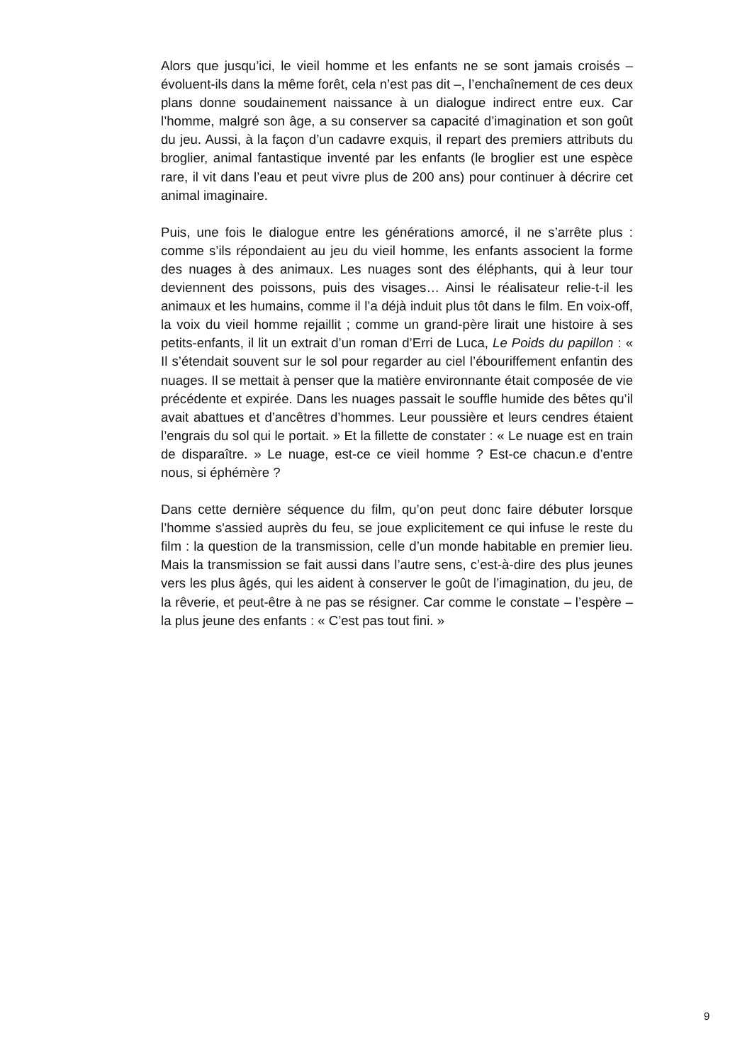Alors que jusqu’ici, le vieil homme et les enfants ne se sont jamais croisés – évoluent-ils dans la même forêt, cela n’est pas dit –, l’enchaînement de ces deux plans donne soudainement naissance à un dialogue indirect entre eux. Car l’homme, malgré son âge, a su conserver sa capacité d’imagination et son goût du jeu. Aussi, à la façon d’un cadavre exquis, il repart des premiers attributs du broglier, animal fantastique inventé par les enfants (le broglier est une espèce rare, il vit dans l’eau et peut vivre plus de 200 ans) pour continuer à décrire cet animal imaginaire.
Puis, une fois le dialogue entre les générations amorcé, il ne s’arrête plus : comme s’ils répondaient au jeu du vieil homme, les enfants associent la forme des nuages à des animaux. Les nuages sont des éléphants, qui à leur tour deviennent des poissons, puis des visages… Ainsi le réalisateur relie-t-il les animaux et les humains, comme il l’a déjà induit plus tôt dans le film. En voix-off, la voix du vieil homme rejaillit ; comme un grand-père lirait une histoire à ses petits-enfants, il lit un extrait d’un roman d’Erri de Luca, Le Poids du papillon : « Il s’étendait souvent sur le sol pour regarder au ciel l’ébouriffement enfantin des nuages. Il se mettait à penser que la matière environnante était composée de vie précédente et expirée. Dans les nuages passait le souffle humide des bêtes qu’il avait abattues et d’ancêtres d’hommes. Leur poussière et leurs cendres étaient l’engrais du sol qui le portait. » Et la fillette de constater : « Le nuage est en train de disparaître. » Le nuage, est-ce ce vieil homme ? Est-ce chacun.e d’entre nous, si éphémère ?
Dans cette dernière séquence du film, qu’on peut donc faire débuter lorsque l’homme s'assied auprès du feu, se joue explicitement ce qui infuse le reste du film : la question de la transmission, celle d’un monde habitable en premier lieu. Mais la transmission se fait aussi dans l’autre sens, c’est-à-dire des plus jeunes vers les plus âgés, qui les aident à conserver le goût de l’imagination, du jeu, de la rêverie, et peut-être à ne pas se résigner. Car comme le constate – l’espère – la plus jeune des enfants : « C’est pas tout fini. »
9